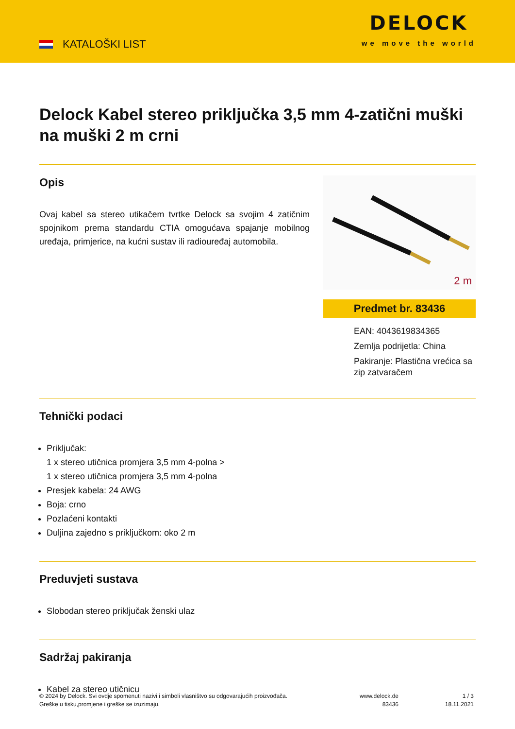KATALOŠKI LIST
DELOCK
we move the world
Delock Kabel stereo priključka 3,5 mm 4-zatični muški na muški 2 m crni
Opis
Ovaj kabel sa stereo utikačem tvrtke Delock sa svojim 4 zatičnim spojnikom prema standardu CTIA omogućava spajanje mobilnog uređaja, primjerice, na kućni sustav ili radiouređaj automobila.
2 m
Predmet br. 83436
EAN: 4043619834365
Zemlja podrijetla: China
Pakiranje: Plastična vrećica sa zip zatvaračem
Tehnički podaci
Priključak:
1 x stereo utičnica promjera 3,5 mm 4-polna >
1 x stereo utičnica promjera 3,5 mm 4-polna
Presjek kabela: 24 AWG
Boja: crno
Pozlaćeni kontakti
Duljina zajedno s priključkom: oko 2 m
Preduvjeti sustava
Slobodan stereo priključak ženski ulaz
Sadržaj pakiranja
Kabel za stereo utičnicu
© 2024 by Delock. Svi ovdje spomenuti nazivi i simboli vlasništvo su odgovarajućih proizvođača.
Greške u tisku,promjene i greške se izuzimaju.
www.delock.de
83436
1 / 3
18.11.2021